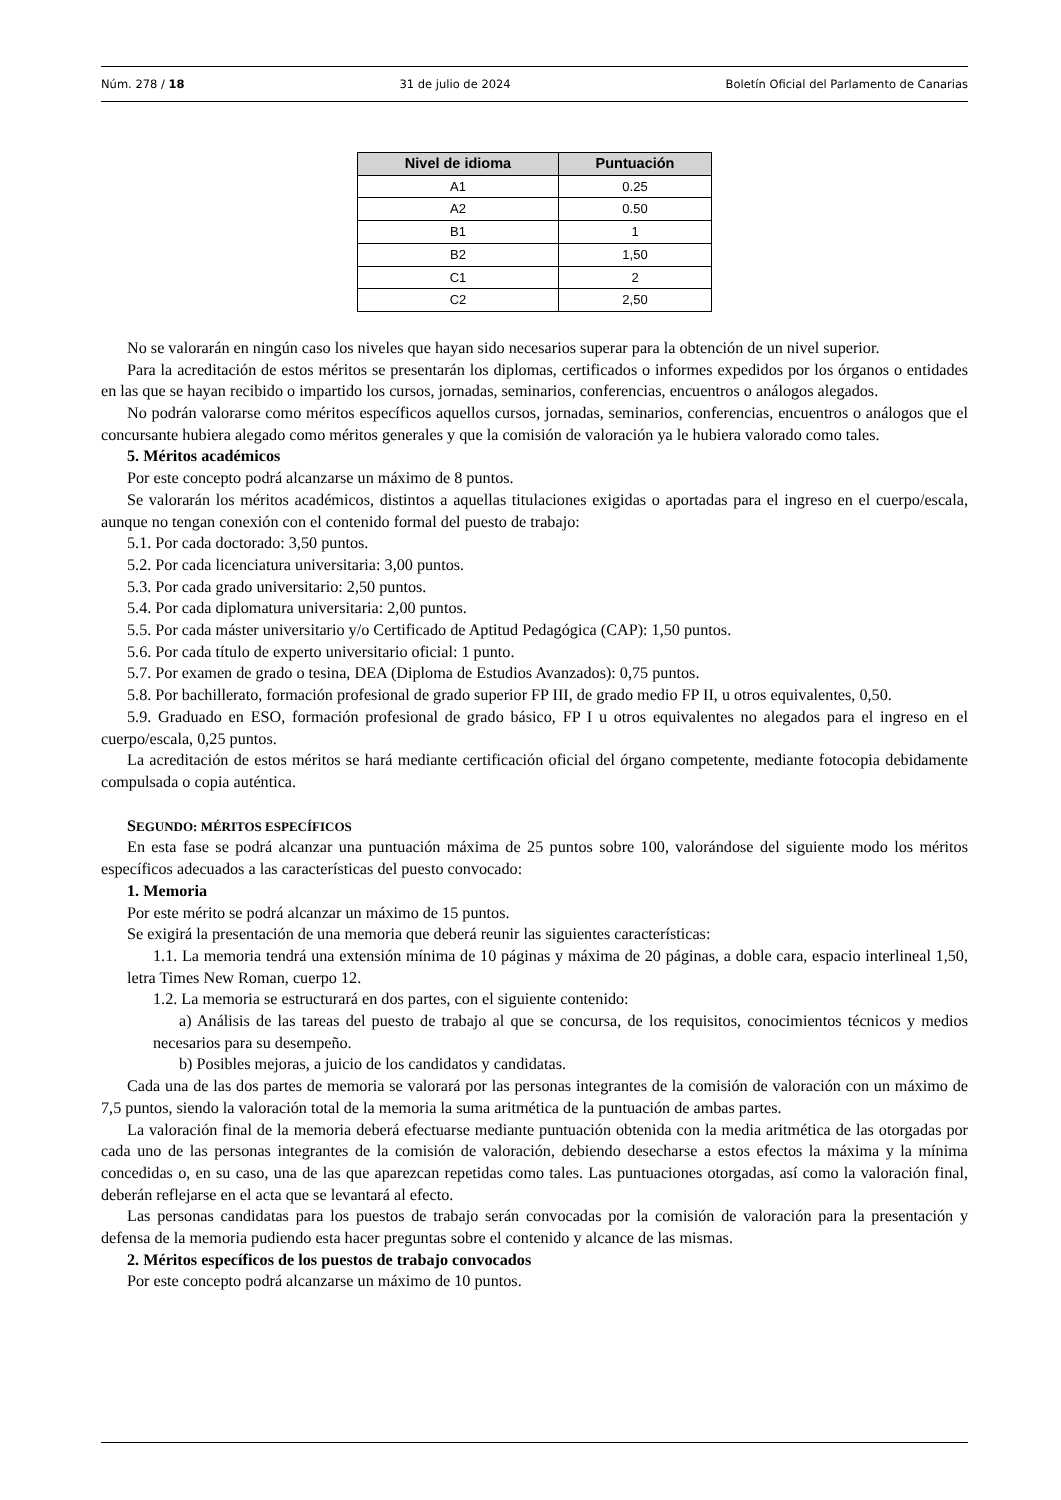Núm. 278 / 18 31 de julio de 2024 Boletín Oficial del Parlamento de Canarias
| Nivel de idioma | Puntuación |
| --- | --- |
| A1 | 0.25 |
| A2 | 0.50 |
| B1 | 1 |
| B2 | 1,50 |
| C1 | 2 |
| C2 | 2,50 |
No se valorarán en ningún caso los niveles que hayan sido necesarios superar para la obtención de un nivel superior.
Para la acreditación de estos méritos se presentarán los diplomas, certificados o informes expedidos por los órganos o entidades en las que se hayan recibido o impartido los cursos, jornadas, seminarios, conferencias, encuentros o análogos alegados.
No podrán valorarse como méritos específicos aquellos cursos, jornadas, seminarios, conferencias, encuentros o análogos que el concursante hubiera alegado como méritos generales y que la comisión de valoración ya le hubiera valorado como tales.
5. Méritos académicos
Por este concepto podrá alcanzarse un máximo de 8 puntos.
Se valorarán los méritos académicos, distintos a aquellas titulaciones exigidas o aportadas para el ingreso en el cuerpo/escala, aunque no tengan conexión con el contenido formal del puesto de trabajo:
5.1. Por cada doctorado: 3,50 puntos.
5.2. Por cada licenciatura universitaria: 3,00 puntos.
5.3. Por cada grado universitario: 2,50 puntos.
5.4. Por cada diplomatura universitaria: 2,00 puntos.
5.5. Por cada máster universitario y/o Certificado de Aptitud Pedagógica (CAP): 1,50 puntos.
5.6. Por cada título de experto universitario oficial: 1 punto.
5.7. Por examen de grado o tesina, DEA (Diploma de Estudios Avanzados): 0,75 puntos.
5.8. Por bachillerato, formación profesional de grado superior FP III, de grado medio FP II, u otros equivalentes, 0,50.
5.9. Graduado en ESO, formación profesional de grado básico, FP I u otros equivalentes no alegados para el ingreso en el cuerpo/escala, 0,25 puntos.
La acreditación de estos méritos se hará mediante certificación oficial del órgano competente, mediante fotocopia debidamente compulsada o copia auténtica.
SEGUNDO: MÉRITOS ESPECÍFICOS
En esta fase se podrá alcanzar una puntuación máxima de 25 puntos sobre 100, valorándose del siguiente modo los méritos específicos adecuados a las características del puesto convocado:
1. Memoria
Por este mérito se podrá alcanzar un máximo de 15 puntos.
Se exigirá la presentación de una memoria que deberá reunir las siguientes características:
1.1. La memoria tendrá una extensión mínima de 10 páginas y máxima de 20 páginas, a doble cara, espacio interlineal 1,50, letra Times New Roman, cuerpo 12.
1.2. La memoria se estructurará en dos partes, con el siguiente contenido:
a) Análisis de las tareas del puesto de trabajo al que se concursa, de los requisitos, conocimientos técnicos y medios necesarios para su desempeño.
b) Posibles mejoras, a juicio de los candidatos y candidatas.
Cada una de las dos partes de memoria se valorará por las personas integrantes de la comisión de valoración con un máximo de 7,5 puntos, siendo la valoración total de la memoria la suma aritmética de la puntuación de ambas partes.
La valoración final de la memoria deberá efectuarse mediante puntuación obtenida con la media aritmética de las otorgadas por cada uno de las personas integrantes de la comisión de valoración, debiendo desecharse a estos efectos la máxima y la mínima concedidas o, en su caso, una de las que aparezcan repetidas como tales. Las puntuaciones otorgadas, así como la valoración final, deberán reflejarse en el acta que se levantará al efecto.
Las personas candidatas para los puestos de trabajo serán convocadas por la comisión de valoración para la presentación y defensa de la memoria pudiendo esta hacer preguntas sobre el contenido y alcance de las mismas.
2. Méritos específicos de los puestos de trabajo convocados
Por este concepto podrá alcanzarse un máximo de 10 puntos.